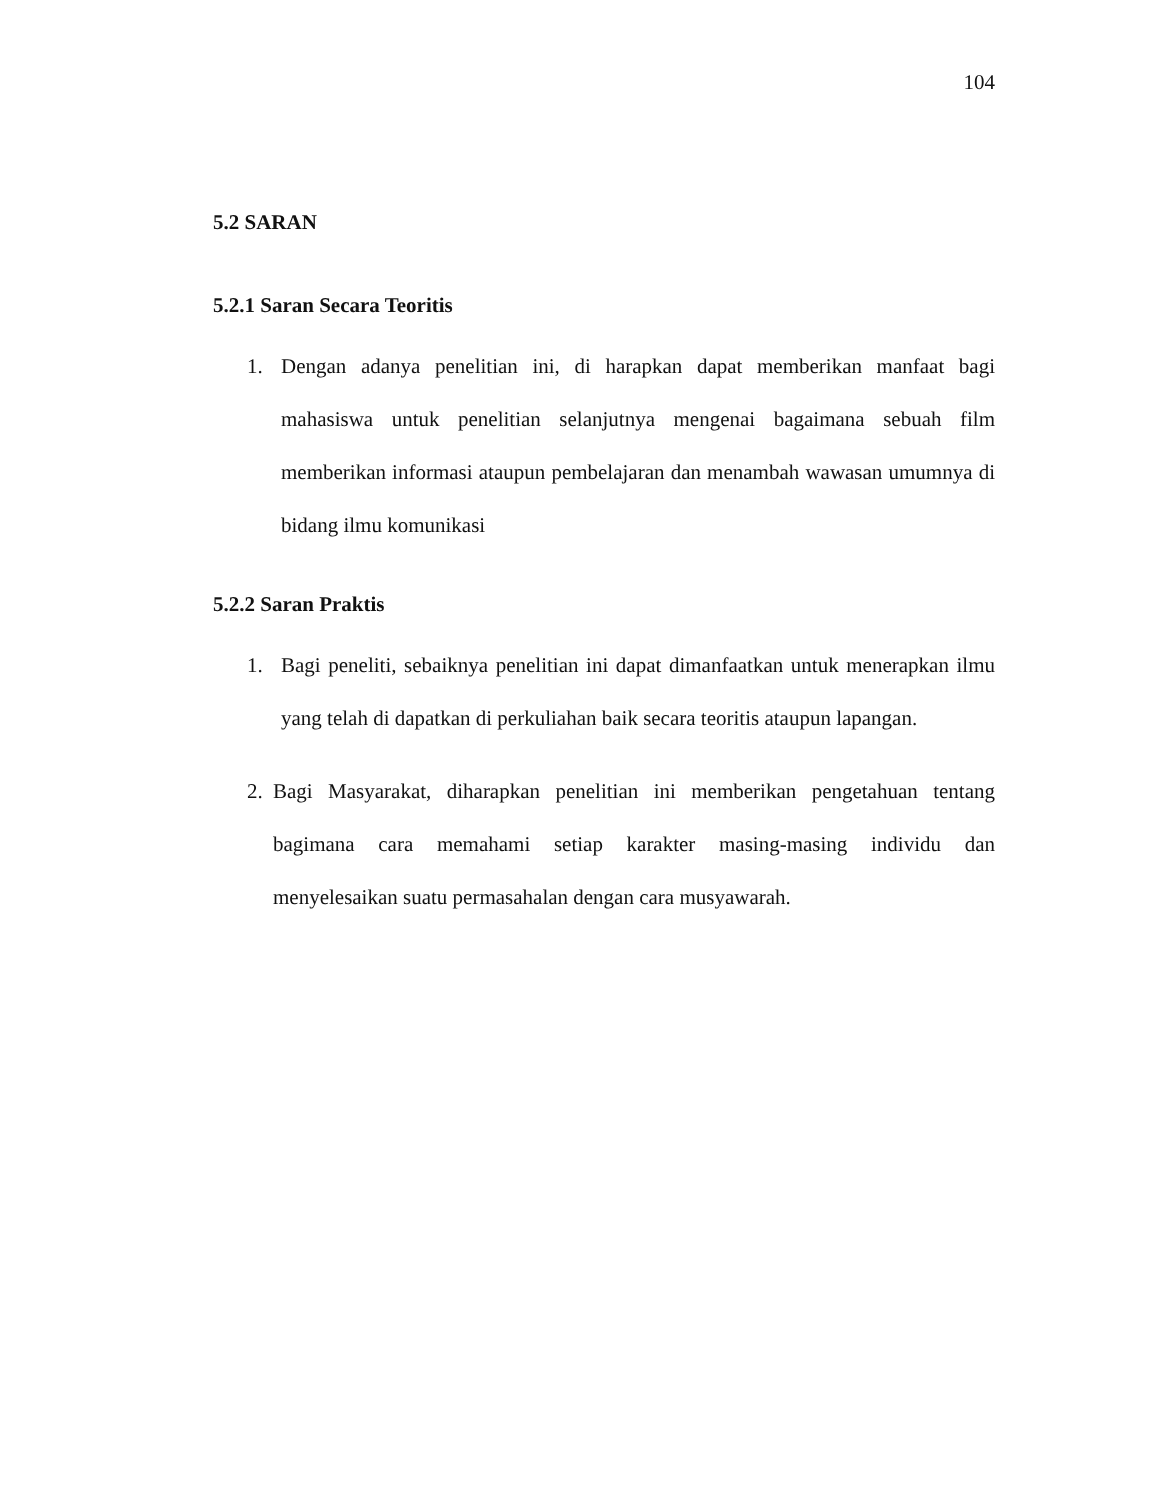104
5.2 SARAN
5.2.1 Saran Secara Teoritis
1. Dengan adanya penelitian ini, di harapkan dapat memberikan manfaat bagi mahasiswa untuk penelitian selanjutnya mengenai bagaimana sebuah film memberikan informasi ataupun pembelajaran dan menambah wawasan umumnya di bidang ilmu komunikasi
5.2.2 Saran Praktis
1. Bagi peneliti, sebaiknya penelitian ini dapat dimanfaatkan untuk menerapkan ilmu yang telah di dapatkan di perkuliahan baik secara teoritis ataupun lapangan.
2. Bagi Masyarakat, diharapkan penelitian ini memberikan pengetahuan tentang bagimana cara memahami setiap karakter masing-masing individu dan menyelesaikan suatu permasahalan dengan cara musyawarah.